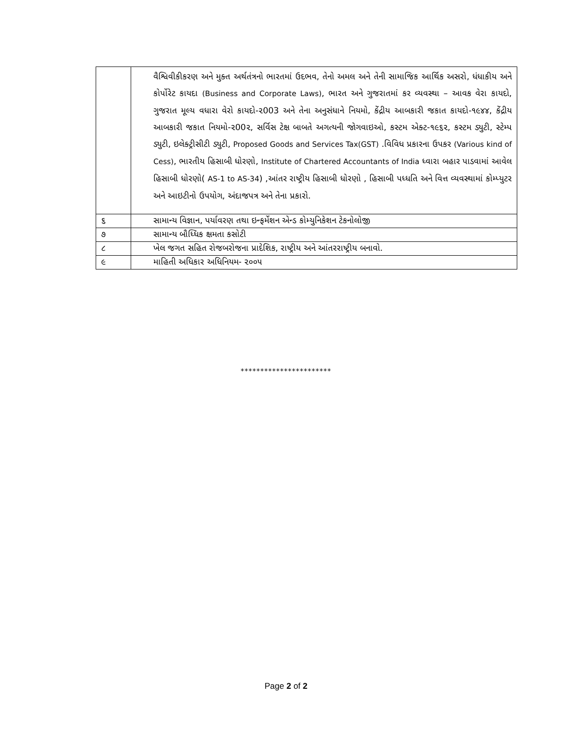| | વૈશ્વિવીકીકરણ અને મુક્ત અર્થતંત્રનો ભારતમાં ઉદભવ, તેનો અમલ અને તેની સામાજિક આર્થિક અસરો, ધંધાકીય અને કોર્પોરેટ કાયદા (Business and Corporate Laws) , ભારત અને ગુજરાતમાં કર વ્યવસ્થા – આવક વેરા કાયદો, ગુજરાત મૂલ્ય વધારા વેરો કાયદો-૨003 અને તેના અનુસંધાને નિયમો, કેંદ્રીય આબકારી જકાત કાયદો-૧૯૪૪, કેંદ્રીય આબકારી જકાત નિયમો-૨00૨, સર્વિસ ટેક્ષ બાબતે અગત્યની જોગવાઇઓ, કસ્ટમ એક્ટ-૧૯૬૨, કસ્ટમ ડ્યુટી, સ્ટેમ્પ ડ્યુટી, ઇલેક્ટ્રીસીટી ડ્યુટી, Proposed Goods and Services Tax(GST) .વિવિધ પ્રકારના ઉપકર (Various kind of Cess) , ભારતીય હિસાબી ધોરણો, Institute of Chartered Accountants of India ધ્વારા બહાર પાડવામાં આવેલ હિસાબી ધોરણો( AS-1 to AS-34 ) ,આંતર રાષ્ટ્રીય હિસાબી ધોરણો , હિસાબી પધ્ધતિ અને વિત્ત વ્યવસ્થામાં કોમ્પ્યુટર અને આઇટીનો ઉપયોગ, અંદાજપત્ર અને તેના પ્રકારો. |
| ૬ | સામાન્ય વિજ્ઞાન, પર્યાવરણ તથા ઇન્ફર્મેશન એન્ડ કોમ્યુનિકેશન ટેકનોલોજી |
| ૭ | સામાન્ય બૌધ્ધિક ક્ષમતા કસોટી |
| ૮ | ખેલ જગત સહિત રોજબરોજના પ્રાદેશિક, રાષ્ટ્રીય અને આંતરરાષ્ટ્રીય બનાવો. |
| ૯ | માહિતી અધિકાર અધિનિયમ- ૨૦૦૫ |
***********************
Page 2 of 2